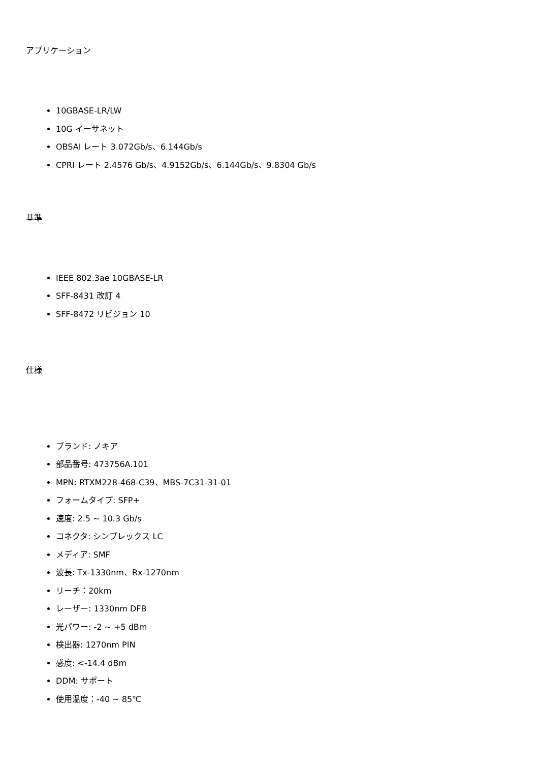アプリケーション
10GBASE-LR/LW
10G イーサネット
OBSAI レート 3.072Gb/s、6.144Gb/s
CPRI レート 2.4576 Gb/s、4.9152Gb/s、6.144Gb/s、9.8304 Gb/s
基準
IEEE 802.3ae 10GBASE-LR
SFF-8431 改訂 4
SFF-8472 リビジョン 10
仕様
ブランド: ノキア
部品番号: 473756A.101
MPN: RTXM228-468-C39、MBS-7C31-31-01
フォームタイプ: SFP+
速度: 2.5 ~ 10.3 Gb/s
コネクタ: シンプレックス LC
メディア: SMF
波長: Tx-1330nm、Rx-1270nm
リーチ：20km
レーザー: 1330nm DFB
光パワー: -2 ~ +5 dBm
検出器: 1270nm PIN
感度: <-14.4 dBm
DDM: サポート
使用温度：-40 ~ 85℃